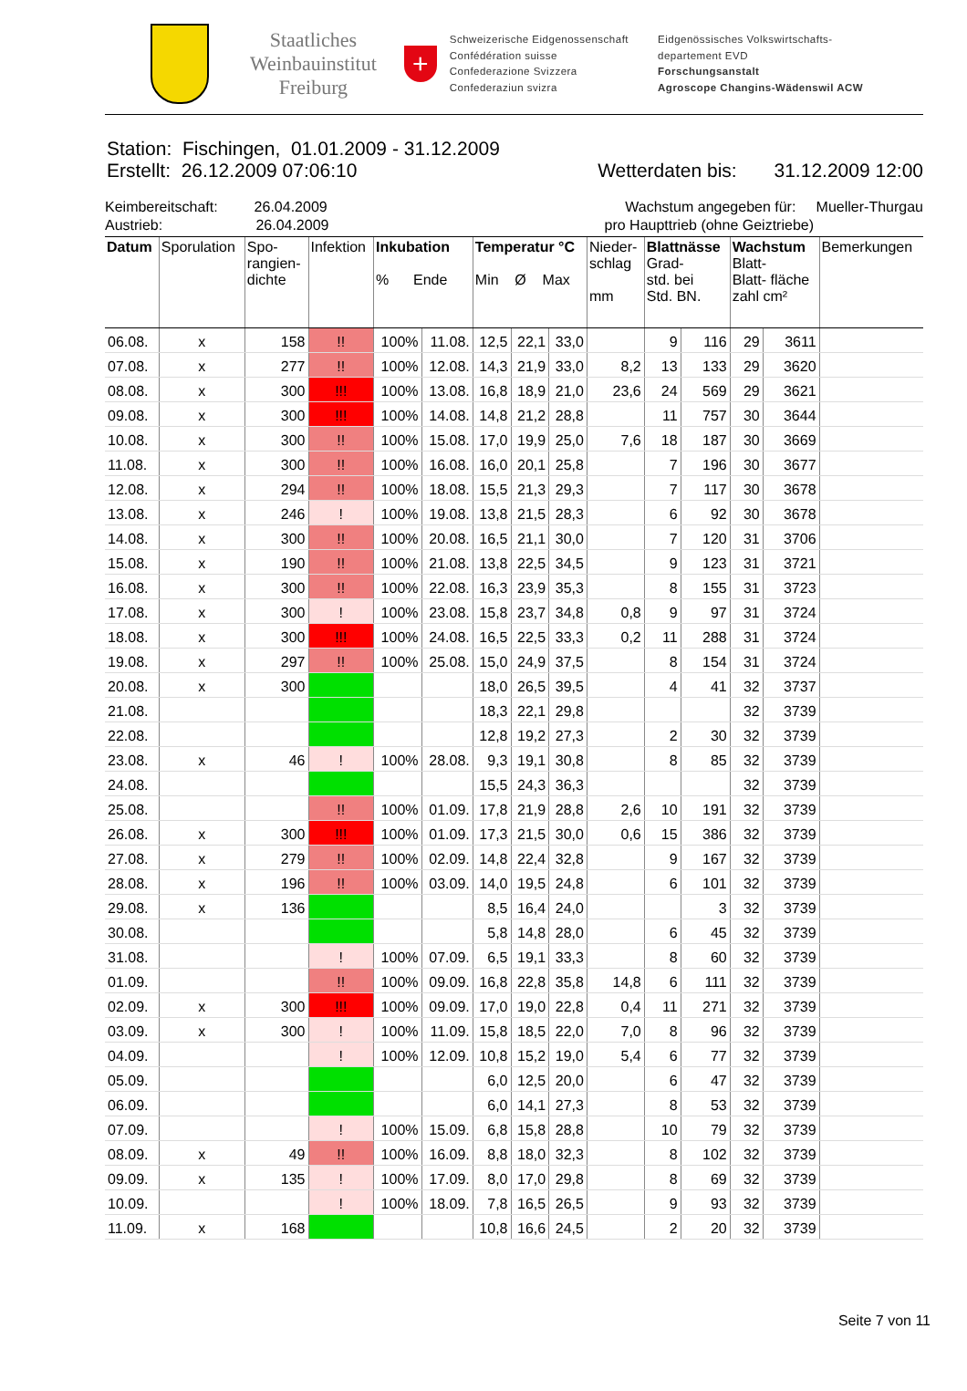Staatliches
Weinbauinstitut
Freiburg
+
Schweizerische Eidgenossenschaft
Confédération suisse
Confederazione Svizzera
Confederaziun svizra
Eidgenössisches Volkswirtschafts-
departement EVD
Forschungsanstalt
Agroscope Changins-Wädenswil ACW
Station: Fischingen, 01.01.2009 - 31.12.2009
Erstellt: 26.12.2009 07:06:10 Wetterdaten bis: 31.12.2009 12:00
Keimbereitschaft: 26.04.2009 Wachstum angegeben für: Mueller-Thurgau
Austrieb: 26.04.2009 pro Haupttrieb (ohne Geiztriebe)
| Datum | Sporulation | Spo- rangien- dichte | Infektion | Inkubation % Ende | | Temperatur °C Min Ø Max | | | Nieder- schlag mm | Blattnässe Grad- std. bei Std. BN. | | Wachstum Blatt- Blatt- fläche zahl cm² | | Bemerkungen |
| --- | --- | --- | --- | --- | --- | --- | --- | --- | --- | --- | --- | --- | --- | --- |
| 06.08. | x | 158 | !! | 100% | 11.08. | 12,5 | 22,1 | 33,0 | | 9 | 116 | 29 | 3611 | |
| 07.08. | x | 277 | !! | 100% | 12.08. | 14,3 | 21,9 | 33,0 | 8,2 | 13 | 133 | 29 | 3620 | |
| 08.08. | x | 300 | !!! | 100% | 13.08. | 16,8 | 18,9 | 21,0 | 23,6 | 24 | 569 | 29 | 3621 | |
| 09.08. | x | 300 | !!! | 100% | 14.08. | 14,8 | 21,2 | 28,8 | | 11 | 757 | 30 | 3644 | |
| 10.08. | x | 300 | !! | 100% | 15.08. | 17,0 | 19,9 | 25,0 | 7,6 | 18 | 187 | 30 | 3669 | |
| 11.08. | x | 300 | !! | 100% | 16.08. | 16,0 | 20,1 | 25,8 | | 7 | 196 | 30 | 3677 | |
| 12.08. | x | 294 | !! | 100% | 18.08. | 15,5 | 21,3 | 29,3 | | 7 | 117 | 30 | 3678 | |
| 13.08. | x | 246 | ! | 100% | 19.08. | 13,8 | 21,5 | 28,3 | | 6 | 92 | 30 | 3678 | |
| 14.08. | x | 300 | !! | 100% | 20.08. | 16,5 | 21,1 | 30,0 | | 7 | 120 | 31 | 3706 | |
| 15.08. | x | 190 | !! | 100% | 21.08. | 13,8 | 22,5 | 34,5 | | 9 | 123 | 31 | 3721 | |
| 16.08. | x | 300 | !! | 100% | 22.08. | 16,3 | 23,9 | 35,3 | | 8 | 155 | 31 | 3723 | |
| 17.08. | x | 300 | ! | 100% | 23.08. | 15,8 | 23,7 | 34,8 | 0,8 | 9 | 97 | 31 | 3724 | |
| 18.08. | x | 300 | !!! | 100% | 24.08. | 16,5 | 22,5 | 33,3 | 0,2 | 11 | 288 | 31 | 3724 | |
| 19.08. | x | 297 | !! | 100% | 25.08. | 15,0 | 24,9 | 37,5 | | 8 | 154 | 31 | 3724 | |
| 20.08. | x | 300 | | | | 18,0 | 26,5 | 39,5 | | 4 | 41 | 32 | 3737 | |
| 21.08. | | | | | | 18,3 | 22,1 | 29,8 | | | | 32 | 3739 | |
| 22.08. | | | | | | 12,8 | 19,2 | 27,3 | | 2 | 30 | 32 | 3739 | |
| 23.08. | x | 46 | ! | 100% | 28.08. | 9,3 | 19,1 | 30,8 | | 8 | 85 | 32 | 3739 | |
| 24.08. | | | | | | 15,5 | 24,3 | 36,3 | | | | 32 | 3739 | |
| 25.08. | | | !! | 100% | 01.09. | 17,8 | 21,9 | 28,8 | 2,6 | 10 | 191 | 32 | 3739 | |
| 26.08. | x | 300 | !!! | 100% | 01.09. | 17,3 | 21,5 | 30,0 | 0,6 | 15 | 386 | 32 | 3739 | |
| 27.08. | x | 279 | !! | 100% | 02.09. | 14,8 | 22,4 | 32,8 | | 9 | 167 | 32 | 3739 | |
| 28.08. | x | 196 | !! | 100% | 03.09. | 14,0 | 19,5 | 24,8 | | 6 | 101 | 32 | 3739 | |
| 29.08. | x | 136 | | | | 8,5 | 16,4 | 24,0 | | | 3 | 32 | 3739 | |
| 30.08. | | | | | | 5,8 | 14,8 | 28,0 | | 6 | 45 | 32 | 3739 | |
| 31.08. | | | ! | 100% | 07.09. | 6,5 | 19,1 | 33,3 | | 8 | 60 | 32 | 3739 | |
| 01.09. | | | !! | 100% | 09.09. | 16,8 | 22,8 | 35,8 | 14,8 | 6 | 111 | 32 | 3739 | |
| 02.09. | x | 300 | !!! | 100% | 09.09. | 17,0 | 19,0 | 22,8 | 0,4 | 11 | 271 | 32 | 3739 | |
| 03.09. | x | 300 | ! | 100% | 11.09. | 15,8 | 18,5 | 22,0 | 7,0 | 8 | 96 | 32 | 3739 | |
| 04.09. | | | ! | 100% | 12.09. | 10,8 | 15,2 | 19,0 | 5,4 | 6 | 77 | 32 | 3739 | |
| 05.09. | | | | | | 6,0 | 12,5 | 20,0 | | 6 | 47 | 32 | 3739 | |
| 06.09. | | | | | | 6,0 | 14,1 | 27,3 | | 8 | 53 | 32 | 3739 | |
| 07.09. | | | ! | 100% | 15.09. | 6,8 | 15,8 | 28,8 | | 10 | 79 | 32 | 3739 | |
| 08.09. | x | 49 | !! | 100% | 16.09. | 8,8 | 18,0 | 32,3 | | 8 | 102 | 32 | 3739 | |
| 09.09. | x | 135 | ! | 100% | 17.09. | 8,0 | 17,0 | 29,8 | | 8 | 69 | 32 | 3739 | |
| 10.09. | | | ! | 100% | 18.09. | 7,8 | 16,5 | 26,5 | | 9 | 93 | 32 | 3739 | |
| 11.09. | x | 168 | | | | 10,8 | 16,6 | 24,5 | | 2 | 20 | 32 | 3739 | |
Seite 7 von 11